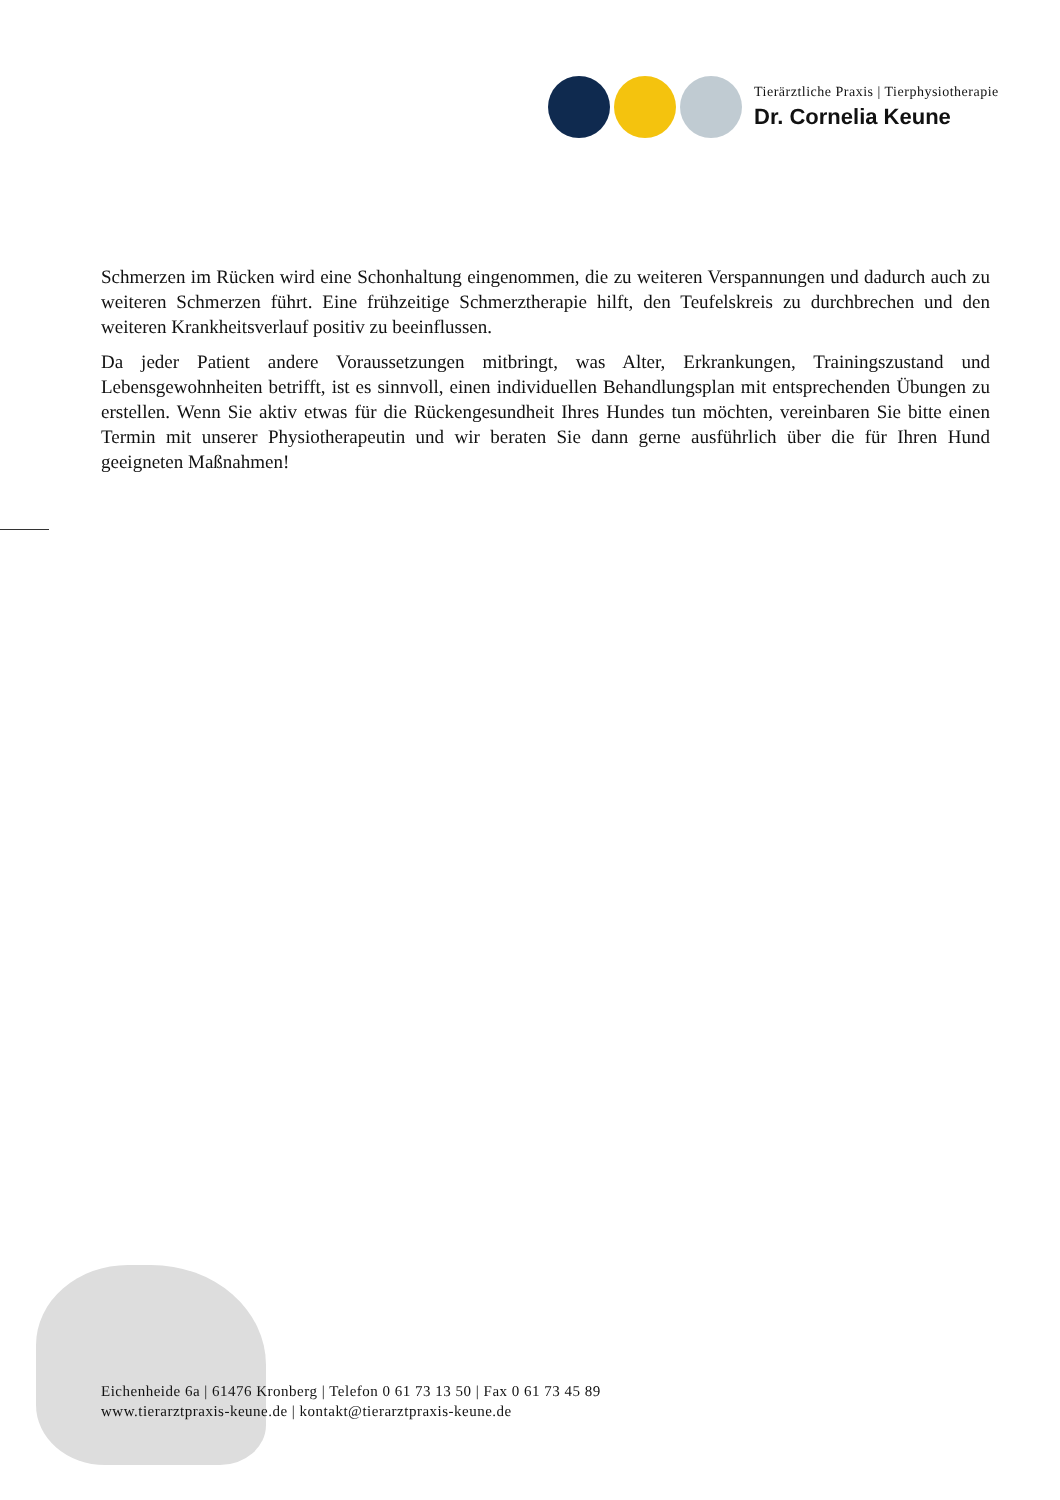Tierärztliche Praxis | Tierphysiotherapie
Dr. Cornelia Keune
Schmerzen im Rücken wird eine Schonhaltung eingenommen, die zu weiteren Verspannungen und dadurch auch zu weiteren Schmerzen führt. Eine frühzeitige Schmerztherapie hilft, den Teufelskreis zu durchbrechen und den weiteren Krankheitsverlauf positiv zu beeinflussen.
Da jeder Patient andere Voraussetzungen mitbringt, was Alter, Erkrankungen, Trainingszustand und Lebensgewohnheiten betrifft, ist es sinnvoll, einen individuellen Behandlungsplan mit entsprechenden Übungen zu erstellen. Wenn Sie aktiv etwas für die Rückengesundheit Ihres Hundes tun möchten, vereinbaren Sie bitte einen Termin mit unserer Physiotherapeutin und wir beraten Sie dann gerne ausführlich über die für Ihren Hund geeigneten Maßnahmen!
Eichenheide 6a | 61476 Kronberg | Telefon 0 61 73 13 50 | Fax 0 61 73 45 89
www.tierarztpraxis-keune.de | kontakt@tierarztpraxis-keune.de